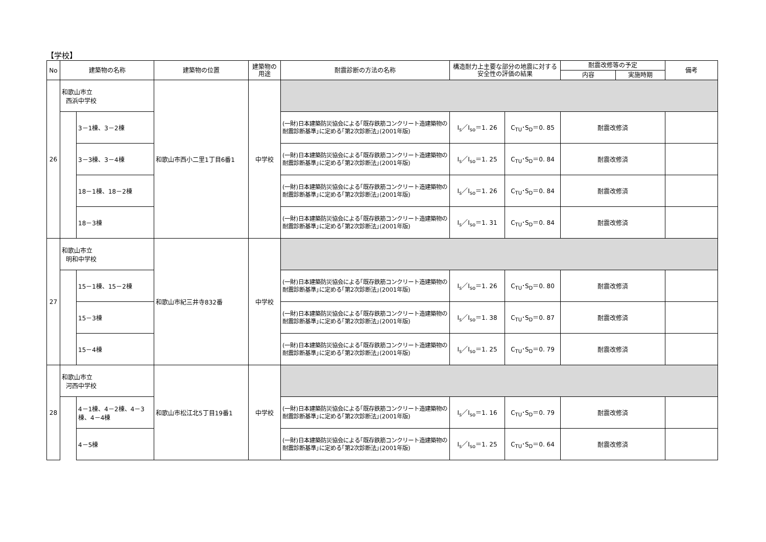【学校】
| No | 建築物の名称 | | 建築物の位置 | 建築物の用途 | 耐震診断の方法の名称 | 構造耐力上主要な部分の地震に対する安全性の評価の結果 | | 耐震改修等の予定 | | 備考 |
| --- | --- | --- | --- | --- | --- | --- | --- | --- | --- | --- |
| | | | | | | | | 内容 | 実施時期 | |
| 26 | 和歌山市立 西浜中学校 | | 和歌山市西小二里1丁目6番1 | 中学校 | | | | | | |
| | | 3－1棟、3－2棟 | | | (一財)日本建築防災協会による｢既存鉄筋コンクリート造建築物の耐震診断基準｣に定める｢第2次診断法｣(2001年版) | I<sub>s</sub>／I<sub>so</sub>＝1. 26 | C<sub>TU</sub>･S<sub>D</sub>＝0. 85 | 耐震改修済 | | |
| | | 3－3棟、3－4棟 | | | (一財)日本建築防災協会による｢既存鉄筋コンクリート造建築物の耐震診断基準｣に定める｢第2次診断法｣(2001年版) | I<sub>s</sub>／I<sub>so</sub>＝1. 25 | C<sub>TU</sub>･S<sub>D</sub>＝0. 84 | 耐震改修済 | | |
| | | 18－1棟、18－2棟 | | | (一財)日本建築防災協会による｢既存鉄筋コンクリート造建築物の耐震診断基準｣に定める｢第2次診断法｣(2001年版) | I<sub>s</sub>／I<sub>so</sub>＝1. 26 | C<sub>TU</sub>･S<sub>D</sub>＝0. 84 | 耐震改修済 | | |
| | | 18－3棟 | | | (一財)日本建築防災協会による｢既存鉄筋コンクリート造建築物の耐震診断基準｣に定める｢第2次診断法｣(2001年版) | I<sub>s</sub>／I<sub>so</sub>＝1. 31 | C<sub>TU</sub>･S<sub>D</sub>＝0. 84 | 耐震改修済 | | |
| 27 | 和歌山市立 明和中学校 | | 和歌山市紀三井寺832番 | 中学校 | | | | | | |
| | | 15－1棟、15－2棟 | | | (一財)日本建築防災協会による｢既存鉄筋コンクリート造建築物の耐震診断基準｣に定める｢第2次診断法｣(2001年版) | I<sub>s</sub>／I<sub>so</sub>＝1. 26 | C<sub>TU</sub>･S<sub>D</sub>＝0. 80 | 耐震改修済 | | |
| | | 15－3棟 | | | (一財)日本建築防災協会による｢既存鉄筋コンクリート造建築物の耐震診断基準｣に定める｢第2次診断法｣(2001年版) | I<sub>s</sub>／I<sub>so</sub>＝1. 38 | C<sub>TU</sub>･S<sub>D</sub>＝0. 87 | 耐震改修済 | | |
| | | 15－4棟 | | | (一財)日本建築防災協会による｢既存鉄筋コンクリート造建築物の耐震診断基準｣に定める｢第2次診断法｣(2001年版) | I<sub>s</sub>／I<sub>so</sub>＝1. 25 | C<sub>TU</sub>･S<sub>D</sub>＝0. 79 | 耐震改修済 | | |
| 28 | 和歌山市立 河西中学校 | | 和歌山市松江北5丁目19番1 | 中学校 | | | | | | |
| | | 4－1棟、4－2棟、4－3棟、4－4棟 | | | (一財)日本建築防災協会による｢既存鉄筋コンクリート造建築物の耐震診断基準｣に定める｢第2次診断法｣(2001年版) | I<sub>s</sub>／I<sub>so</sub>＝1. 16 | C<sub>TU</sub>･S<sub>D</sub>＝0. 79 | 耐震改修済 | | |
| | | 4－5棟 | | | (一財)日本建築防災協会による｢既存鉄筋コンクリート造建築物の耐震診断基準｣に定める｢第2次診断法｣(2001年版) | I<sub>s</sub>／I<sub>so</sub>＝1. 25 | C<sub>TU</sub>･S<sub>D</sub>＝0. 64 | 耐震改修済 | | |